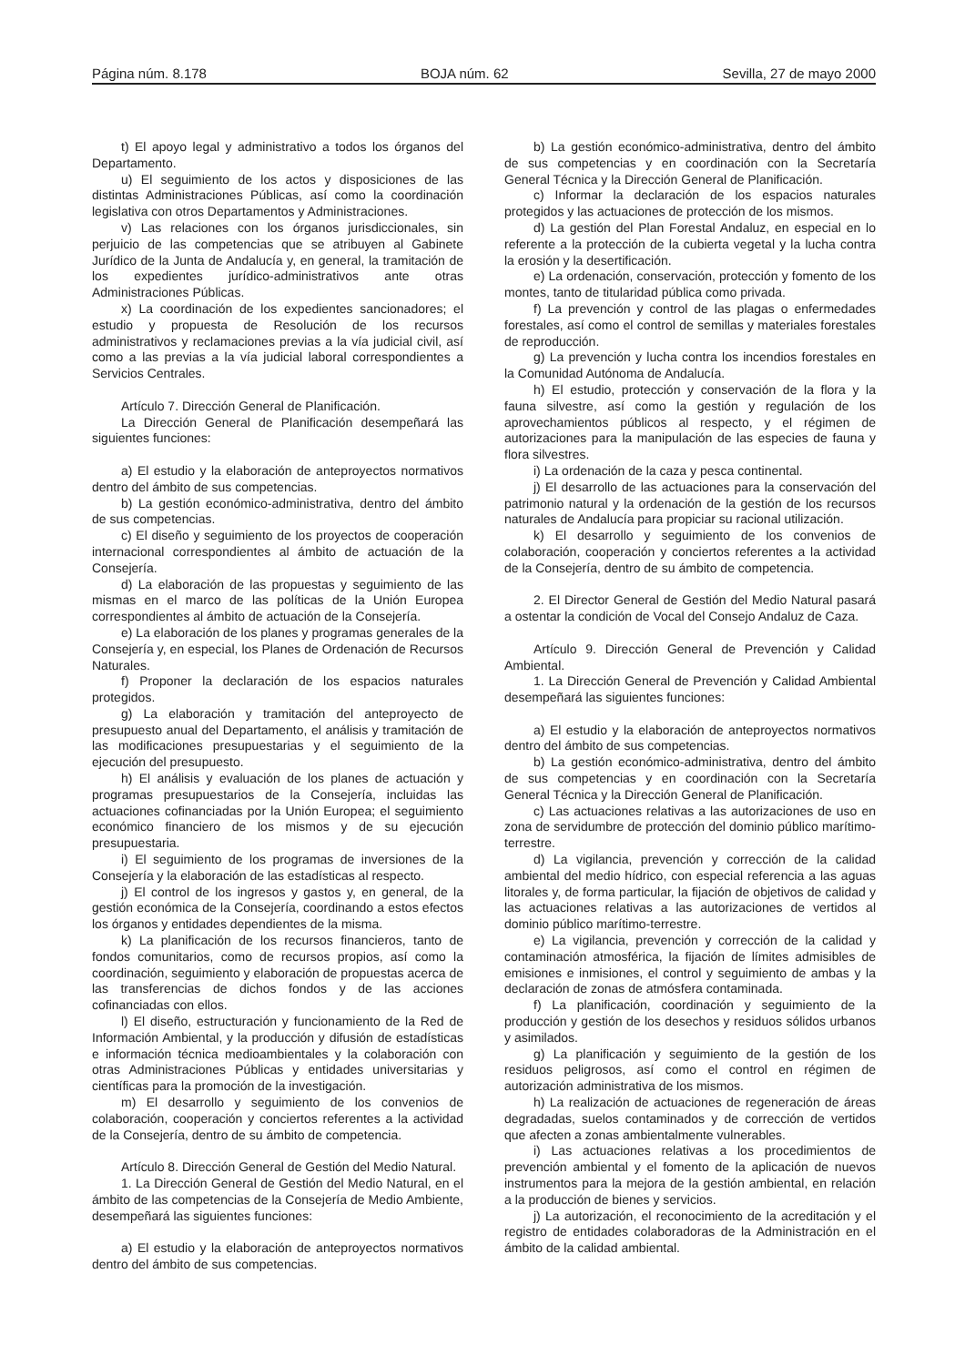Página núm. 8.178 BOJA núm. 62 Sevilla, 27 de mayo 2000
t) El apoyo legal y administrativo a todos los órganos del Departamento.
u) El seguimiento de los actos y disposiciones de las distintas Administraciones Públicas, así como la coordinación legislativa con otros Departamentos y Administraciones.
v) Las relaciones con los órganos jurisdiccionales, sin perjuicio de las competencias que se atribuyen al Gabinete Jurídico de la Junta de Andalucía y, en general, la tramitación de los expedientes jurídico-administrativos ante otras Administraciones Públicas.
x) La coordinación de los expedientes sancionadores; el estudio y propuesta de Resolución de los recursos administrativos y reclamaciones previas a la vía judicial civil, así como a las previas a la vía judicial laboral correspondientes a Servicios Centrales.
Artículo 7. Dirección General de Planificación.
La Dirección General de Planificación desempeñará las siguientes funciones:
a) El estudio y la elaboración de anteproyectos normativos dentro del ámbito de sus competencias.
b) La gestión económico-administrativa, dentro del ámbito de sus competencias.
c) El diseño y seguimiento de los proyectos de cooperación internacional correspondientes al ámbito de actuación de la Consejería.
d) La elaboración de las propuestas y seguimiento de las mismas en el marco de las políticas de la Unión Europea correspondientes al ámbito de actuación de la Consejería.
e) La elaboración de los planes y programas generales de la Consejería y, en especial, los Planes de Ordenación de Recursos Naturales.
f) Proponer la declaración de los espacios naturales protegidos.
g) La elaboración y tramitación del anteproyecto de presupuesto anual del Departamento, el análisis y tramitación de las modificaciones presupuestarias y el seguimiento de la ejecución del presupuesto.
h) El análisis y evaluación de los planes de actuación y programas presupuestarios de la Consejería, incluidas las actuaciones cofinanciadas por la Unión Europea; el seguimiento económico financiero de los mismos y de su ejecución presupuestaria.
i) El seguimiento de los programas de inversiones de la Consejería y la elaboración de las estadísticas al respecto.
j) El control de los ingresos y gastos y, en general, de la gestión económica de la Consejería, coordinando a estos efectos los órganos y entidades dependientes de la misma.
k) La planificación de los recursos financieros, tanto de fondos comunitarios, como de recursos propios, así como la coordinación, seguimiento y elaboración de propuestas acerca de las transferencias de dichos fondos y de las acciones cofinanciadas con ellos.
l) El diseño, estructuración y funcionamiento de la Red de Información Ambiental, y la producción y difusión de estadísticas e información técnica medioambientales y la colaboración con otras Administraciones Públicas y entidades universitarias y científicas para la promoción de la investigación.
m) El desarrollo y seguimiento de los convenios de colaboración, cooperación y conciertos referentes a la actividad de la Consejería, dentro de su ámbito de competencia.
Artículo 8. Dirección General de Gestión del Medio Natural.
1. La Dirección General de Gestión del Medio Natural, en el ámbito de las competencias de la Consejería de Medio Ambiente, desempeñará las siguientes funciones:
a) El estudio y la elaboración de anteproyectos normativos dentro del ámbito de sus competencias.
b) La gestión económico-administrativa, dentro del ámbito de sus competencias y en coordinación con la Secretaría General Técnica y la Dirección General de Planificación.
c) Informar la declaración de los espacios naturales protegidos y las actuaciones de protección de los mismos.
d) La gestión del Plan Forestal Andaluz, en especial en lo referente a la protección de la cubierta vegetal y la lucha contra la erosión y la desertificación.
e) La ordenación, conservación, protección y fomento de los montes, tanto de titularidad pública como privada.
f) La prevención y control de las plagas o enfermedades forestales, así como el control de semillas y materiales forestales de reproducción.
g) La prevención y lucha contra los incendios forestales en la Comunidad Autónoma de Andalucía.
h) El estudio, protección y conservación de la flora y la fauna silvestre, así como la gestión y regulación de los aprovechamientos públicos al respecto, y el régimen de autorizaciones para la manipulación de las especies de fauna y flora silvestres.
i) La ordenación de la caza y pesca continental.
j) El desarrollo de las actuaciones para la conservación del patrimonio natural y la ordenación de la gestión de los recursos naturales de Andalucía para propiciar su racional utilización.
k) El desarrollo y seguimiento de los convenios de colaboración, cooperación y conciertos referentes a la actividad de la Consejería, dentro de su ámbito de competencia.
2. El Director General de Gestión del Medio Natural pasará a ostentar la condición de Vocal del Consejo Andaluz de Caza.
Artículo 9. Dirección General de Prevención y Calidad Ambiental.
1. La Dirección General de Prevención y Calidad Ambiental desempeñará las siguientes funciones:
a) El estudio y la elaboración de anteproyectos normativos dentro del ámbito de sus competencias.
b) La gestión económico-administrativa, dentro del ámbito de sus competencias y en coordinación con la Secretaría General Técnica y la Dirección General de Planificación.
c) Las actuaciones relativas a las autorizaciones de uso en zona de servidumbre de protección del dominio público marítimo-terrestre.
d) La vigilancia, prevención y corrección de la calidad ambiental del medio hídrico, con especial referencia a las aguas litorales y, de forma particular, la fijación de objetivos de calidad y las actuaciones relativas a las autorizaciones de vertidos al dominio público marítimo-terrestre.
e) La vigilancia, prevención y corrección de la calidad y contaminación atmosférica, la fijación de límites admisibles de emisiones e inmisiones, el control y seguimiento de ambas y la declaración de zonas de atmósfera contaminada.
f) La planificación, coordinación y seguimiento de la producción y gestión de los desechos y residuos sólidos urbanos y asimilados.
g) La planificación y seguimiento de la gestión de los residuos peligrosos, así como el control en régimen de autorización administrativa de los mismos.
h) La realización de actuaciones de regeneración de áreas degradadas, suelos contaminados y de corrección de vertidos que afecten a zonas ambientalmente vulnerables.
i) Las actuaciones relativas a los procedimientos de prevención ambiental y el fomento de la aplicación de nuevos instrumentos para la mejora de la gestión ambiental, en relación a la producción de bienes y servicios.
j) La autorización, el reconocimiento de la acreditación y el registro de entidades colaboradoras de la Administración en el ámbito de la calidad ambiental.